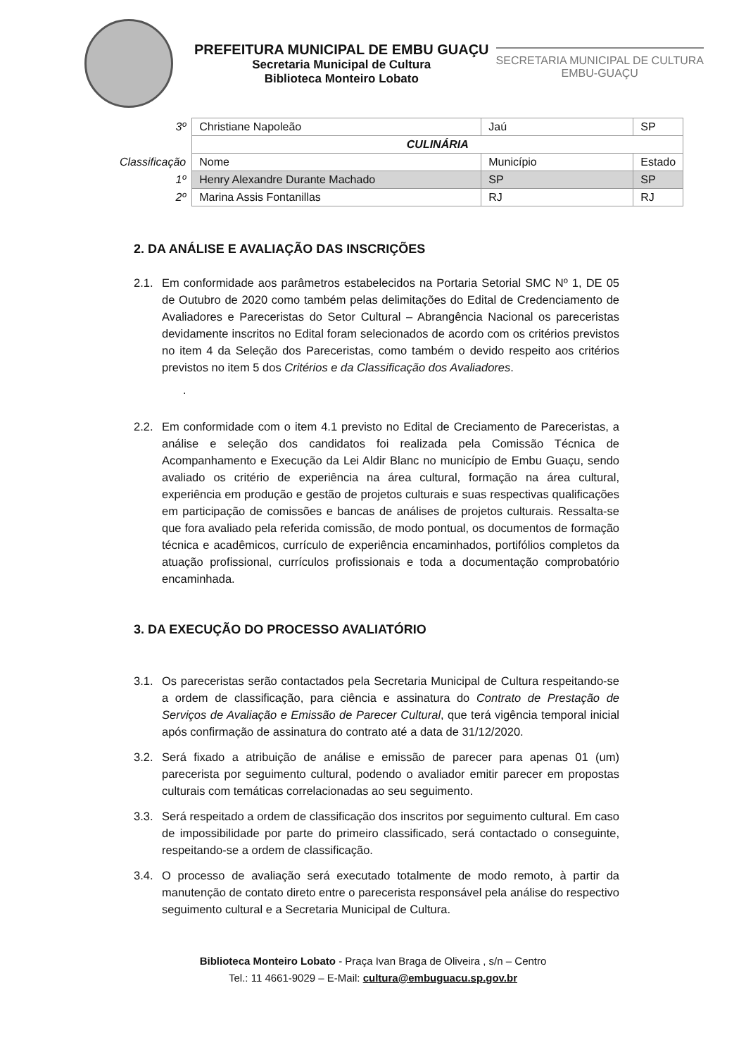PREFEITURA MUNICIPAL DE EMBU GUAÇU
Secretaria Municipal de Cultura
Biblioteca Monteiro Lobato
SECRETARIA MUNICIPAL DE CULTURA
EMBU-GUAÇU
| 3º | Christiane Napoleão | Jaú | SP |
| | CULINÁRIA | | |
| Classificação | Nome | Município | Estado |
| 1º | Henry Alexandre Durante Machado | SP | SP |
| 2º | Marina Assis Fontanillas | RJ | RJ |
2. DA ANÁLISE E AVALIAÇÃO DAS INSCRIÇÕES
2.1. Em conformidade aos parâmetros estabelecidos na Portaria Setorial SMC Nº 1, DE 05 de Outubro de 2020 como também pelas delimitações do Edital de Credenciamento de Avaliadores e Pareceristas do Setor Cultural – Abrangência Nacional os pareceristas devidamente inscritos no Edital foram selecionados de acordo com os critérios previstos no item 4 da Seleção dos Pareceristas, como também o devido respeito aos critérios previstos no item 5 dos Critérios e da Classificação dos Avaliadores.
.
2.2. Em conformidade com o item 4.1 previsto no Edital de Creciamento de Pareceristas, a análise e seleção dos candidatos foi realizada pela Comissão Técnica de Acompanhamento e Execução da Lei Aldir Blanc no município de Embu Guaçu, sendo avaliado os critério de experiência na área cultural, formação na área cultural, experiência em produção e gestão de projetos culturais e suas respectivas qualificações em participação de comissões e bancas de análises de projetos culturais. Ressalta-se que fora avaliado pela referida comissão, de modo pontual, os documentos de formação técnica e acadêmicos, currículo de experiência encaminhados, portifólios completos da atuação profissional, currículos profissionais e toda a documentação comprobatório encaminhada.
3. DA EXECUÇÃO DO PROCESSO AVALIATÓRIO
3.1. Os pareceristas serão contactados pela Secretaria Municipal de Cultura respeitando-se a ordem de classificação, para ciência e assinatura do Contrato de Prestação de Serviços de Avaliação e Emissão de Parecer Cultural, que terá vigência temporal inicial após confirmação de assinatura do contrato até a data de 31/12/2020.
3.2. Será fixado a atribuição de análise e emissão de parecer para apenas 01 (um) parecerista por seguimento cultural, podendo o avaliador emitir parecer em propostas culturais com temáticas correlacionadas ao seu seguimento.
3.3. Será respeitado a ordem de classificação dos inscritos por seguimento cultural. Em caso de impossibilidade por parte do primeiro classificado, será contactado o conseguinte, respeitando-se a ordem de classificação.
3.4. O processo de avaliação será executado totalmente de modo remoto, à partir da manutenção de contato direto entre o parecerista responsável pela análise do respectivo seguimento cultural e a Secretaria Municipal de Cultura.
Biblioteca Monteiro Lobato - Praça Ivan Braga de Oliveira , s/n – Centro
Tel.: 11 4661-9029 – E-Mail: cultura@embuguacu.sp.gov.br